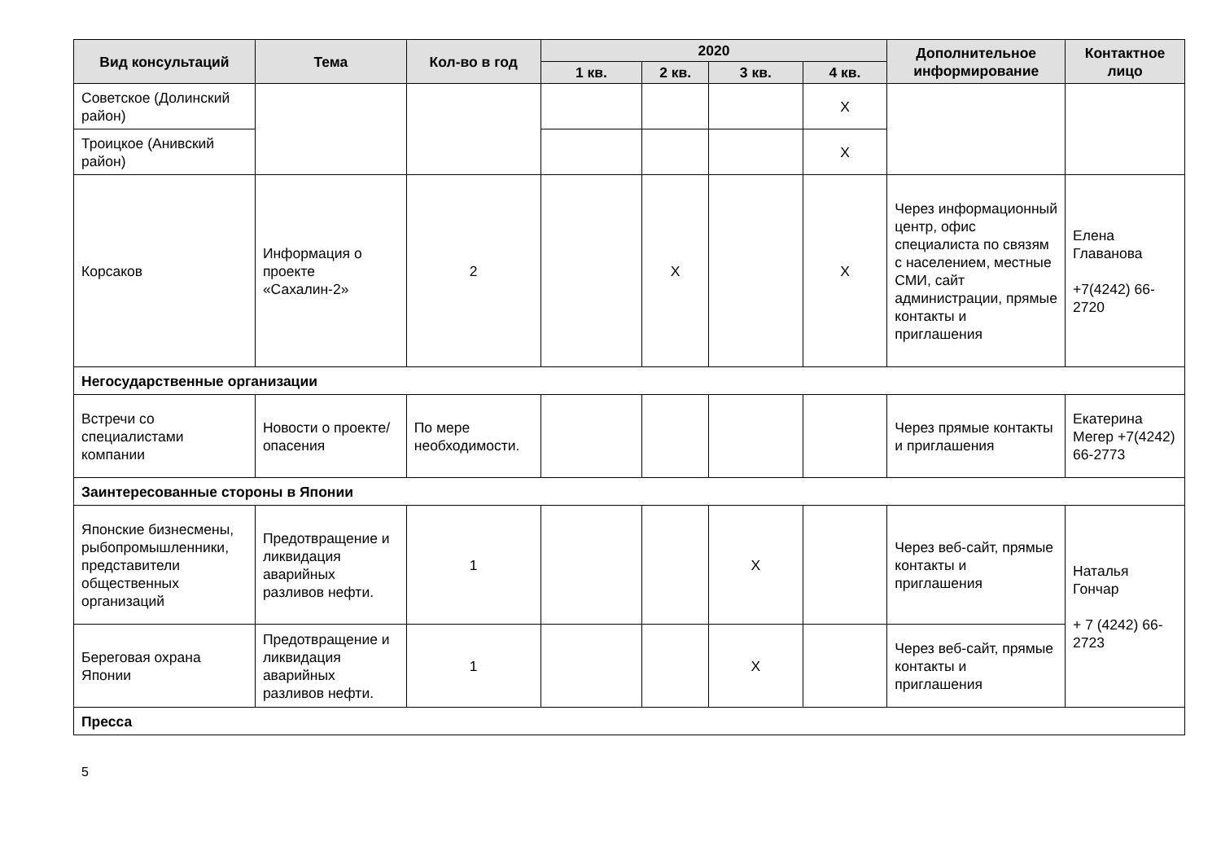| Вид консультаций | Тема | Кол-во в год | 2020 | | | | Дополнительное информирование | Контактное лицо |
| --- | --- | --- | --- | --- | --- | --- | --- | --- |
| | | | 1 кв. | 2 кв. | 3 кв. | 4 кв. | | |
| Советское (Долинский район) | | | | | | X | | |
| Троицкое (Анивский район) | | | | | | X | | |
| Корсаков | Информация о проекте «Сахалин-2» | 2 | | X | | X | Через информационный центр, офис специалиста по связям с населением, местные СМИ, сайт администрации, прямые контакты и приглашения | Елена Главанова +7(4242) 66-2720 |
| Негосударственные организации | | | | | | | | |
| Встречи со специалистами компании | Новости о проекте/ опасения | По мере необходимости. | | | | | Через прямые контакты и приглашения | Екатерина Мегер +7(4242) 66-2773 |
| Заинтересованные стороны в Японии | | | | | | | | |
| Японские бизнесмены, рыбопромышленники, представители общественных организаций | Предотвращение и ликвидация аварийных разливов нефти. | 1 | | | X | | Через веб-сайт, прямые контакты и приглашения | Наталья Гончар + 7 (4242) 66-2723 |
| Береговая охрана Японии | Предотвращение и ликвидация аварийных разливов нефти. | 1 | | | X | | Через веб-сайт, прямые контакты и приглашения | |
| Пресса | | | | | | | | |
5